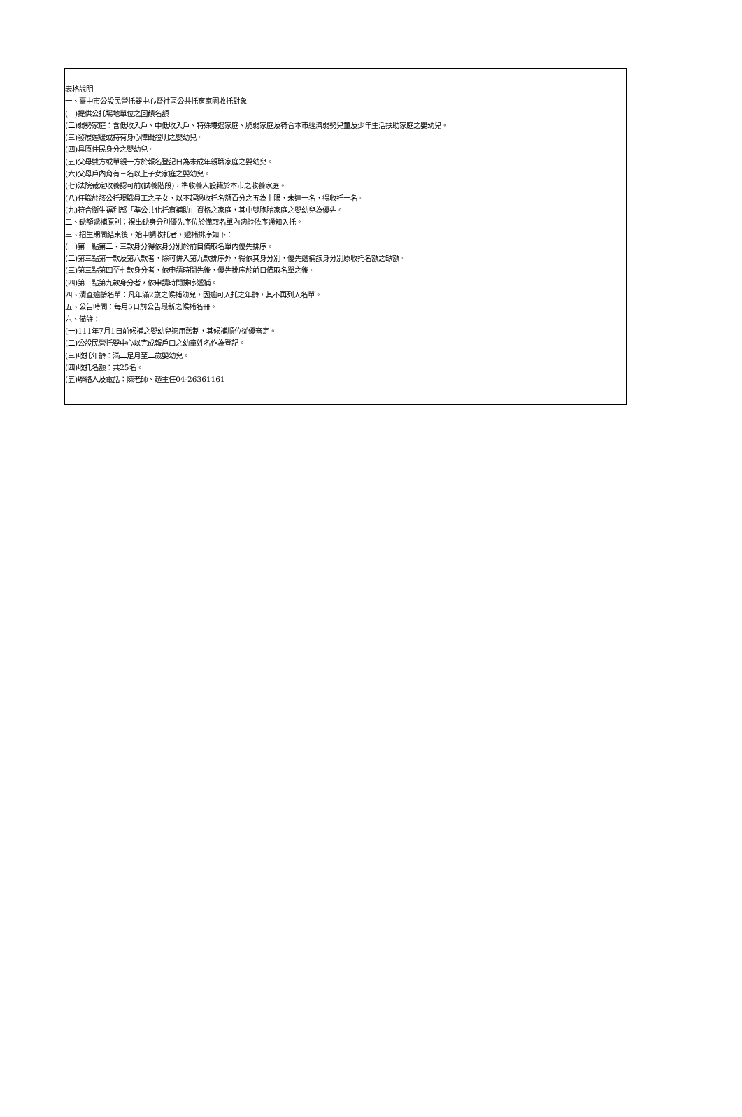表格說明
一、臺中市公設民營托嬰中心暨社區公共托育家園收托對象
(一)提供公托場地單位之回饋名額
(二)弱勢家庭：含低收入戶、中低收入戶、特殊境遇家庭、脆弱家庭及符合本市經濟弱勢兒童及少年生活扶助家庭之嬰幼兒。
(三)發展遲緩或持有身心障礙證明之嬰幼兒。
(四)具原住民身分之嬰幼兒。
(五)父母雙方或單親一方於報名登記日為未成年親職家庭之嬰幼兒。
(六)父母戶內育有三名以上子女家庭之嬰幼兒。
(七)法院裁定收養認可前(試養階段)，準收養人設籍於本市之收養家庭。
(八)任職於該公托現職員工之子女，以不超過收托名額百分之五為上限，未達一名，得收托一名。
(九)符合衛生福利部「準公共化托育補助」資格之家庭，其中雙胞胎家庭之嬰幼兒為優先。
二、缺額遞補原則：視出缺身分別優先序位於備取名單內適齡依序通知入托。
三、招生期間結束後，始申請收托者，遞補排序如下：
(一)第一點第二、三款身分得依身分別於前目備取名單內優先排序。
(二)第三點第一款及第八款者，除可併入第九款排序外，得依其身分別，優先遞補該身分別原收托名額之缺額。
(三)第三點第四至七款身分者，依申請時間先後，優先排序於前目備取名單之後。
(四)第三點第九款身分者，依申請時間排序遞補。
四、清查逾齡名單：凡年滿2歲之候補幼兒，因逾可入托之年齡，其不再列入名單。
五、公告時間：每月5日前公告最新之候補名冊。
六、備註：
(一)111年7月1日前候補之嬰幼兒適用舊制，其候補順位從優審定。
(二)公設民營托嬰中心以完成報戶口之幼童姓名作為登記。
(三)收托年齡：滿二足月至二歲嬰幼兒。
(四)收托名額：共25名。
(五)聯絡人及電話：陳老師、趙主任04-26361161